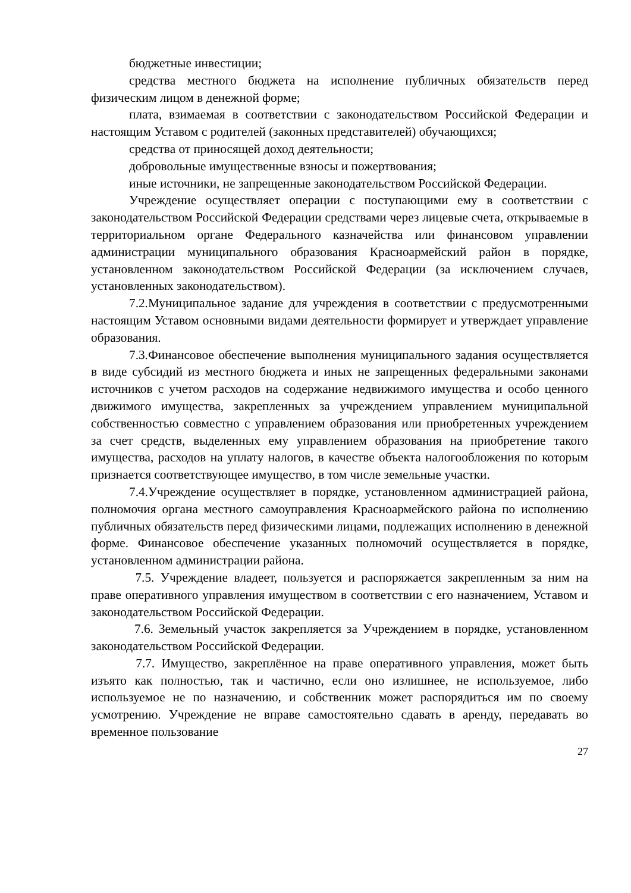бюджетные инвестиции;
средства местного бюджета на исполнение публичных обязательств перед физическим лицом в денежной форме;
плата, взимаемая в соответствии с законодательством Российской Федерации и настоящим Уставом с родителей (законных представителей) обучающихся;
средства от приносящей доход деятельности;
добровольные имущественные взносы и пожертвования;
иные источники, не запрещенные законодательством Российской Федерации.
Учреждение осуществляет операции с поступающими ему в соответствии с законодательством Российской Федерации средствами через лицевые счета, открываемые в территориальном органе Федерального казначейства или финансовом управлении администрации муниципального образования Красноармейский район в порядке, установленном законодательством Российской Федерации (за исключением случаев, установленных законодательством).
7.2.Муниципальное задание для учреждения в соответствии с предусмотренными настоящим Уставом основными видами деятельности формирует и утверждает управление образования.
7.3.Финансовое обеспечение выполнения муниципального задания осуществляется в виде субсидий из местного бюджета и иных не запрещенных федеральными законами источников с учетом расходов на содержание недвижимого имущества и особо ценного движимого имущества, закрепленных за учреждением управлением муниципальной собственностью совместно с управлением образования или приобретенных учреждением за счет средств, выделенных ему управлением образования на приобретение такого имущества, расходов на уплату налогов, в качестве объекта налогообложения по которым признается соответствующее имущество, в том числе земельные участки.
7.4.Учреждение осуществляет в порядке, установленном администрацией района, полномочия органа местного самоуправления Красноармейского района по исполнению публичных обязательств перед физическими лицами, подлежащих исполнению в денежной форме. Финансовое обеспечение указанных полномочий осуществляется в порядке, установленном администрации района.
7.5. Учреждение владеет, пользуется и распоряжается закрепленным за ним на праве оперативного управления имуществом в соответствии с его назначением, Уставом и законодательством Российской Федерации.
7.6. Земельный участок закрепляется за Учреждением в порядке, установленном законодательством Российской Федерации.
7.7. Имущество, закреплённое на праве оперативного управления, может быть изъято как полностью, так и частично, если оно излишнее, не используемое, либо используемое не по назначению, и собственник может распорядиться им по своему усмотрению. Учреждение не вправе самостоятельно сдавать в аренду, передавать во временное пользование
27